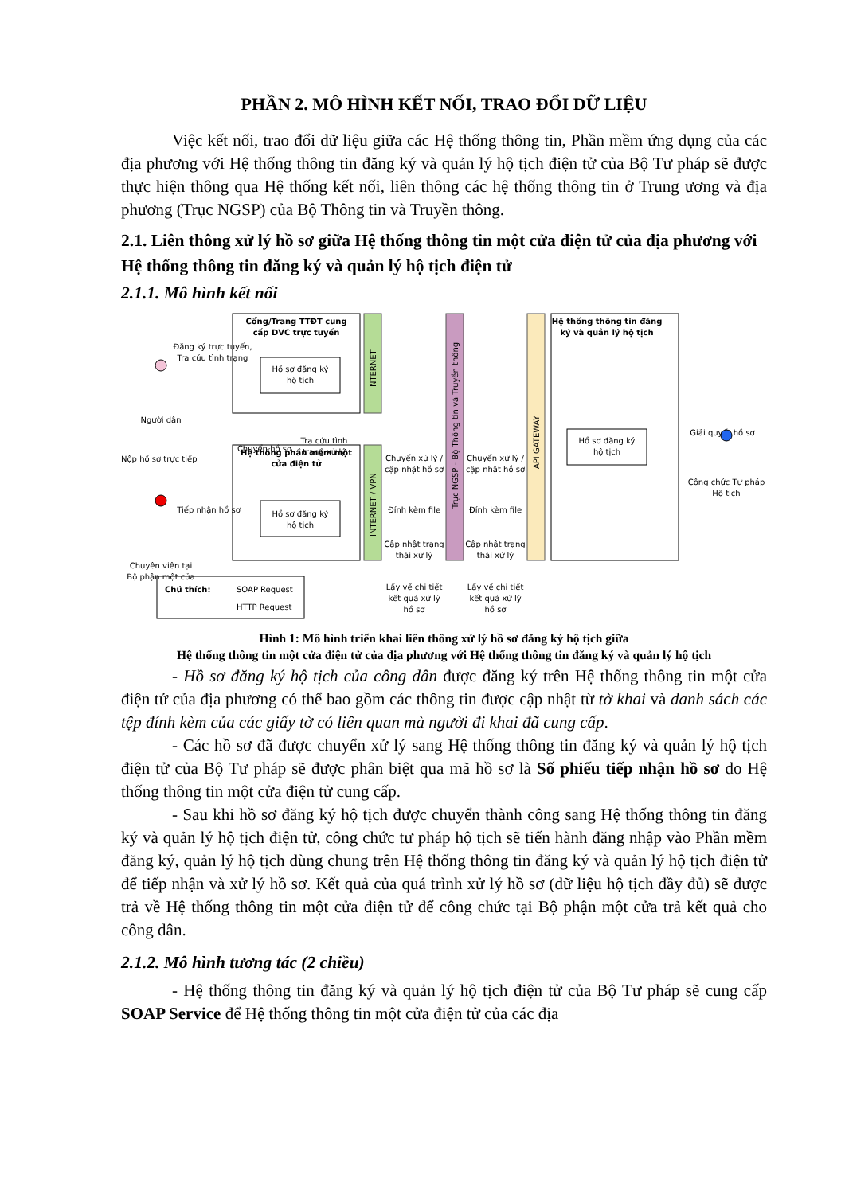PHẦN 2. MÔ HÌNH KẾT NỐI, TRAO ĐỔI DỮ LIỆU
Việc kết nối, trao đổi dữ liệu giữa các Hệ thống thông tin, Phần mềm ứng dụng của các địa phương với Hệ thống thông tin đăng ký và quản lý hộ tịch điện tử của Bộ Tư pháp sẽ được thực hiện thông qua Hệ thống kết nối, liên thông các hệ thống thông tin ở Trung ương và địa phương (Trục NGSP) của Bộ Thông tin và Truyền thông.
2.1. Liên thông xử lý hồ sơ giữa Hệ thống thông tin một cửa điện tử của địa phương với Hệ thống thông tin đăng ký và quản lý hộ tịch điện tử
2.1.1. Mô hình kết nối
Cổng/Trang TTĐT cung
cấp DVC trực tuyến
Hồ sơ đăng ký
hộ tịch
Hệ thống phần mềm một
cửa điện tử
Hồ sơ đăng ký
hộ tịch
INTERNET
INTERNET / VPN
Trục NGSP - Bộ Thông tin và Truyền thông
API GATEWAY
Hệ thống thông tin đăng
ký và quản lý hộ tịch
Hồ sơ đăng ký
hộ tịch
Người dân
Nộp hồ sơ trực tiếp
Đăng ký trực tuyến,
Tra cứu tình trạng
Tiếp nhận hồ sơ
Chuyên viên tại
Bộ phận một cửa
Chuyển hồ sơ
Tra cứu tình
trạng xử lý
Chuyển xử lý /
cập nhật hồ sơ
Đính kèm file
Cập nhật trạng
thái xử lý
Lấy về chi tiết
kết quả xử lý
hồ sơ
Chuyển xử lý /
cập nhật hồ sơ
Đính kèm file
Cập nhật trạng
thái xử lý
Lấy về chi tiết
kết quả xử lý
hồ sơ
Giải quyết hồ sơ
Công chức Tư pháp
Hộ tịch
Chú thích:
SOAP Request
HTTP Request
Hình 1: Mô hình triển khai liên thông xử lý hồ sơ đăng ký hộ tịch giữa
Hệ thống thông tin một cửa điện tử của địa phương với Hệ thống thông tin đăng ký và quản lý hộ tịch
- Hồ sơ đăng ký hộ tịch của công dân được đăng ký trên Hệ thống thông tin một cửa điện tử của địa phương có thể bao gồm các thông tin được cập nhật từ tờ khai và danh sách các tệp đính kèm của các giấy tờ có liên quan mà người đi khai đã cung cấp.
- Các hồ sơ đã được chuyển xử lý sang Hệ thống thông tin đăng ký và quản lý hộ tịch điện tử của Bộ Tư pháp sẽ được phân biệt qua mã hồ sơ là Số phiếu tiếp nhận hồ sơ do Hệ thống thông tin một cửa điện tử cung cấp.
- Sau khi hồ sơ đăng ký hộ tịch được chuyển thành công sang Hệ thống thông tin đăng ký và quản lý hộ tịch điện tử, công chức tư pháp hộ tịch sẽ tiến hành đăng nhập vào Phần mềm đăng ký, quản lý hộ tịch dùng chung trên Hệ thống thông tin đăng ký và quản lý hộ tịch điện tử để tiếp nhận và xử lý hồ sơ. Kết quả của quá trình xử lý hồ sơ (dữ liệu hộ tịch đầy đủ) sẽ được trả về Hệ thống thông tin một cửa điện tử để công chức tại Bộ phận một cửa trả kết quả cho công dân.
2.1.2. Mô hình tương tác (2 chiều)
- Hệ thống thông tin đăng ký và quản lý hộ tịch điện tử của Bộ Tư pháp sẽ cung cấp SOAP Service để Hệ thống thông tin một cửa điện tử của các địa